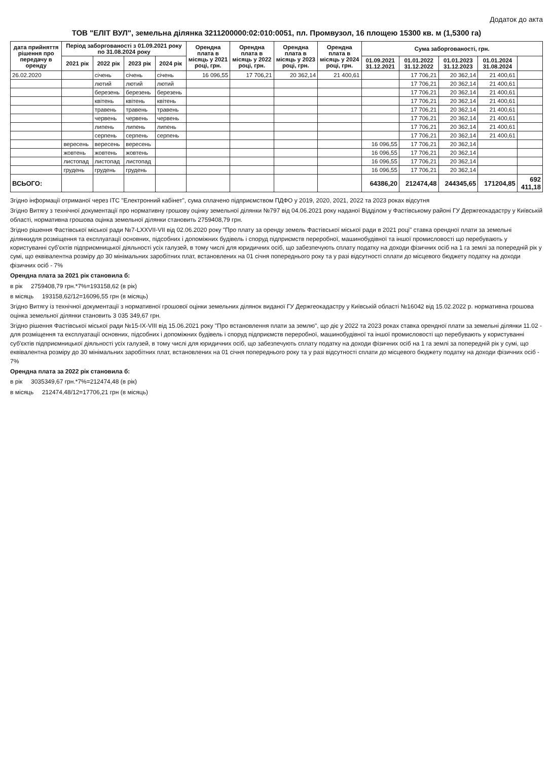Додаток до акта
ТОВ "ЕЛІТ ВУЛ", земельна ділянка 3211200000:02:010:0051, пл. Промвузол, 16 площею 15300 кв. м (1,5300 га)
| дата прийняття рішення про передачу в оренду | Період заборгованості з 01.09.2021 року по 31.08.2024 року | | | | Орендна плата в місяць у 2021 році, грн. | Орендна плата в місяць у 2022 році, грн. | Орендна плата в місяць у 2023 році, грн. | Орендна плата в місяць у 2024 році, грн. | Сума заборгованості, грн. | | | | |
| --- | --- | --- | --- | --- | --- | --- | --- | --- | --- | --- | --- | --- | --- |
| | 2021 рік | 2022 рік | 2023 рік | 2024 рік | | | | | 01.09.2021 31.12.2021 | 01.01.2022 31.12.2022 | 01.01.2023 31.12.2023 | 01.01.2024 31.08.2024 | |
| 26.02.2020 | | січень | січень | січень | 16 096,55 | 17 706,21 | 20 362,14 | 21 400,61 | | 17 706,21 | 20 362,14 | 21 400,61 | |
| | | лютий | лютий | лютий | | | | | | 17 706,21 | 20 362,14 | 21 400,61 | |
| | | березень | березень | березень | | | | | | 17 706,21 | 20 362,14 | 21 400,61 | |
| | | квітень | квітень | квітень | | | | | | 17 706,21 | 20 362,14 | 21 400,61 | |
| | | травень | травень | травень | | | | | | 17 706,21 | 20 362,14 | 21 400,61 | |
| | | червень | червень | червень | | | | | | 17 706,21 | 20 362,14 | 21 400,61 | |
| | | липень | липень | липень | | | | | | 17 706,21 | 20 362,14 | 21 400,61 | |
| | | серпень | серпень | серпень | | | | | | 17 706,21 | 20 362,14 | 21 400,61 | |
| | вересень | вересень | вересень | | | | | | 16 096,55 | 17 706,21 | 20 362,14 | | |
| | жовтень | жовтень | жовтень | | | | | | 16 096,55 | 17 706,21 | 20 362,14 | | |
| | листопад | листопад | листопад | | | | | | 16 096,55 | 17 706,21 | 20 362,14 | | |
| | грудень | грудень | грудень | | | | | | 16 096,55 | 17 706,21 | 20 362,14 | | |
| ВСЬОГО: | | | | | | | | | 64386,20 | 212474,48 | 244345,65 | 171204,85 | 692 411,18 |
Згідно інформації отриманої через ІТС "Електронний кабінет", сума сплачено підприємством ПДФО у 2019, 2020, 2021, 2022 та 2023 роках відсутня
Згідно Витягу з технічної документації про нормативну грошову оцінку земельної ділянки №797 від 04.06.2021 року наданої Відділом у Фастівському районі ГУ Держгеокадастру у Київській області, нормативна грошова оцінка земельної ділянки становить 2759408,79 грн.
Згідно рішення Фастівської міської ради №7-LXXVII-VII від 02.06.2020 року "Про плату за оренду земель Фастівської міської ради в 2021 році" ставка орендної плати за земельні ділянкидля розміщення та експлуатації основних, підсобних і допоміжних будівель і споруд підприємств переробної, машинобудівної та іншої промисловості що перебувають у користуванні суб'єктів підприємницької діяльності усіх галузей, в тому числі для юридичних осіб, що забезпечують сплату податку на доходи фізичних осіб на 1 га землі за попередній рік у сумі, що еквівалентна розміру до 30 мінімальних заробітних плат, встановлених на 01 січня попереднього року та у разі відсутності сплати до місцевого бюджету податку на доходи фізичних осіб - 7%
Орендна плата за 2021 рік становила б:
в рік 2759408,79 грн.*7%=193158,62 (в рік)
в місяць 193158,62/12=16096,55 грн (в місяць)
Згідно Витягу із технічної документації з нормативної грошової оцінки земельних ділянок виданої ГУ Держгеокадастру у Київській області №16042 від 15.02.2022 р. нормативна грошова оцінка земельної ділянки становить 3 035 349,67 грн.
Згідно рішення Фастівської міської ради №15-IX-VIII від 15.06.2021 року "Про встановлення плати за землю", що діє у 2022 та 2023 роках ставка орендної плати за земельні ділянки 11.02 - для розміщення та експлуатації основних, підсобних і допоміжних будівель і споруд підприємств переробної, машинобудівної та іншої промисловості що перебувають у користуванні суб'єктів підприємницької діяльності усіх галузей, в тому числі для юридичних осіб, що забезпечують сплату податку на доходи фізичних осіб на 1 га землі за попередній рік у сумі, що еквівалентна розміру до 30 мінімальних заробітних плат, встановлених на 01 січня попереднього року та у разі відсутності сплати до місцевого бюджету податку на доходи фізичних осіб - 7%
Орендна плата за 2022 рік становила б:
в рік 3035349,67 грн.*7%=212474,48 (в рік)
в місяць 212474,48/12=17706,21 грн (в місяць)